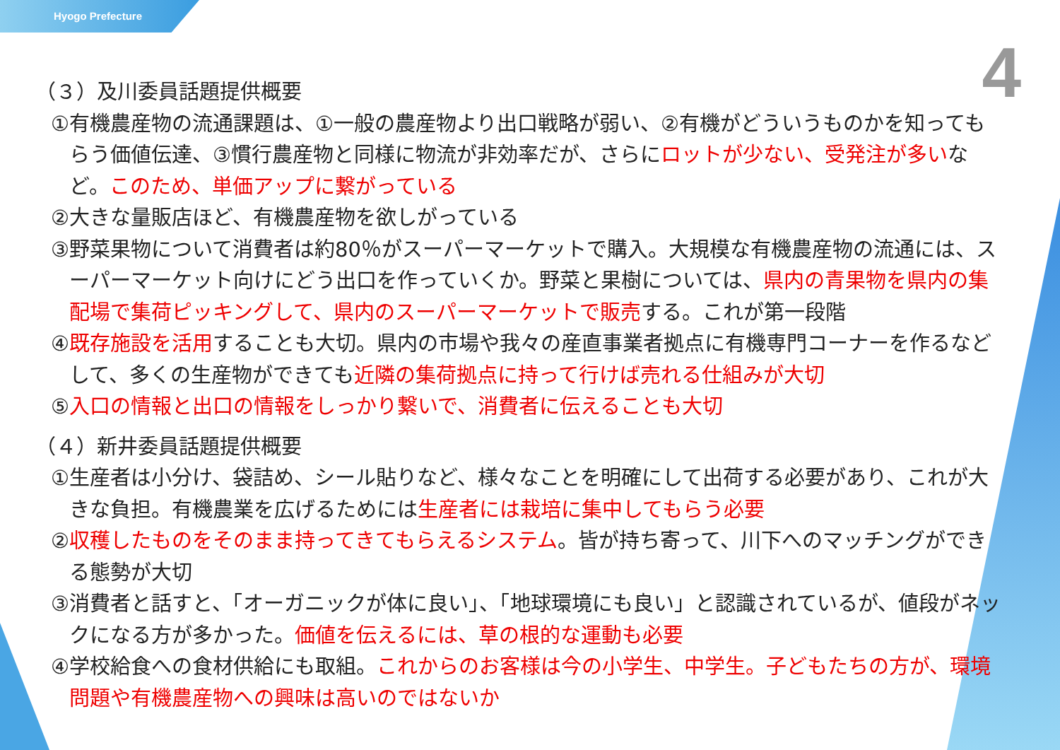Hyogo Prefecture
4
（３）及川委員話題提供概要
①有機農産物の流通課題は、①一般の農産物より出口戦略が弱い、②有機がどういうものかを知ってもらう価値伝達、③慣行農産物と同様に物流が非効率だが、さらにロットが少ない、受発注が多いなど。このため、単価アップに繋がっている
②大きな量販店ほど、有機農産物を欲しがっている
③野菜果物について消費者は約80％がスーパーマーケットで購入。大規模な有機農産物の流通には、スーパーマーケット向けにどう出口を作っていくか。野菜と果樹については、県内の青果物を県内の集配場で集荷ピッキングして、県内のスーパーマーケットで販売する。これが第一段階
④既存施設を活用することも大切。県内の市場や我々の産直事業者拠点に有機専門コーナーを作るなどして、多くの生産物ができても近隣の集荷拠点に持って行けば売れる仕組みが大切
⑤入口の情報と出口の情報をしっかり繋いで、消費者に伝えることも大切
（４）新井委員話題提供概要
①生産者は小分け、袋詰め、シール貼りなど、様々なことを明確にして出荷する必要があり、これが大きな負担。有機農業を広げるためには生産者には栽培に集中してもらう必要
②収穫したものをそのまま持ってきてもらえるシステム。皆が持ち寄って、川下へのマッチングができる態勢が大切
③消費者と話すと、「オーガニックが体に良い」、「地球環境にも良い」と認識されているが、値段がネックになる方が多かった。価値を伝えるには、草の根的な運動も必要
④学校給食への食材供給にも取組。これからのお客様は今の小学生、中学生。子どもたちの方が、環境問題や有機農産物への興味は高いのではないか